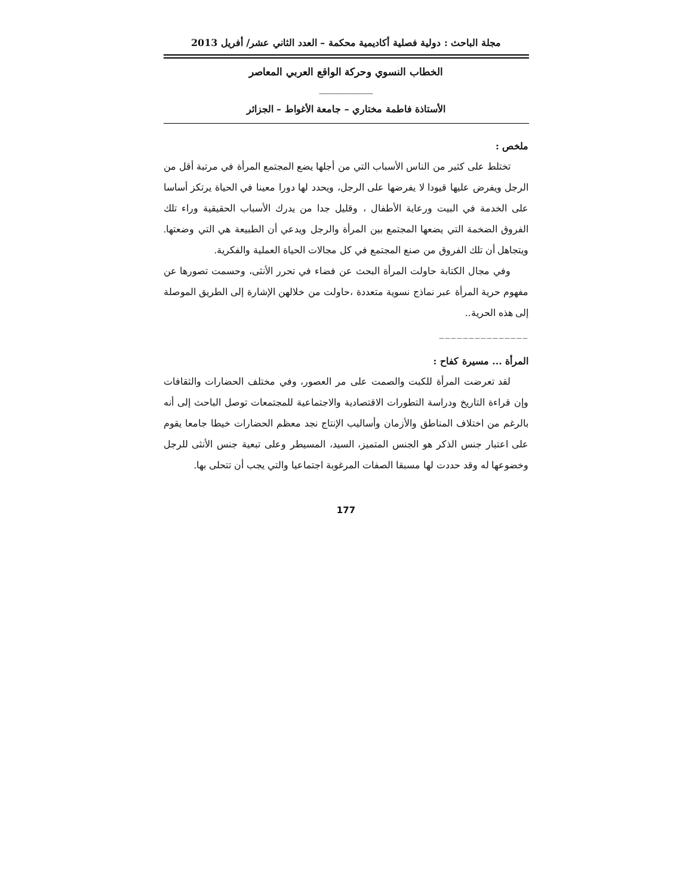مجلة الباحث : دولية فصلية أكاديمية محكمة – العدد الثاني عشر/ أفريل 2013
الخطاب النسوي وحركة الواقع العربي المعاصر
__________
الأستاذة فاطمة مختاري – جامعة الأغواط – الجزائر
ملخص :
تختلط على كثير من الناس الأسباب التي من أجلها يضع المجتمع المرأة في مرتبة أقل من الرجل ويفرض عليها قيودا لا يفرضها على الرجل، ويحدد لها دورا معينا في الحياة يرتكز أساسا على الخدمة في البيت ورعاية الأطفال ، وقليل جدا من يدرك الأسباب الحقيقية وراء تلك الفروق الضخمة التي يضعها المجتمع بين المرأة والرجل ويدعي أن الطبيعة هي التي وضعتها. ويتجاهل أن تلك الفروق من صنع المجتمع في كل مجالات الحياة العملية والفكرية.
وفي مجال الكتابة حاولت المرأة البحث عن فضاء في تحرر الأنثى، وحسمت تصورها عن مفهوم حرية المرأة عبر نماذج نسوية متعددة ،حاولت من خلالهن الإشارة إلى الطريق الموصلة إلى هذه الحرية..
_______________
المرأة ... مسيرة كفاح :
لقد تعرضت المرأة للكبت والصمت على مر العصور، وفي مختلف الحضارات والثقافات وإن قراءة التاريخ ودراسة التطورات الاقتصادية والاجتماعية للمجتمعات توصل الباحث إلى أنه بالرغم من اختلاف المناطق والأزمان وأساليب الإنتاج نجد معظم الحضارات خيطا جامعا يقوم على اعتبار جنس الذكر هو الجنس المتميز، السيد، المسيطر وعلى تبعية جنس الأنثى للرجل وخضوعها له وقد حددت لها مسبقا الصفات المرغوبة اجتماعيا والتي يجب أن تتحلى بها.
177